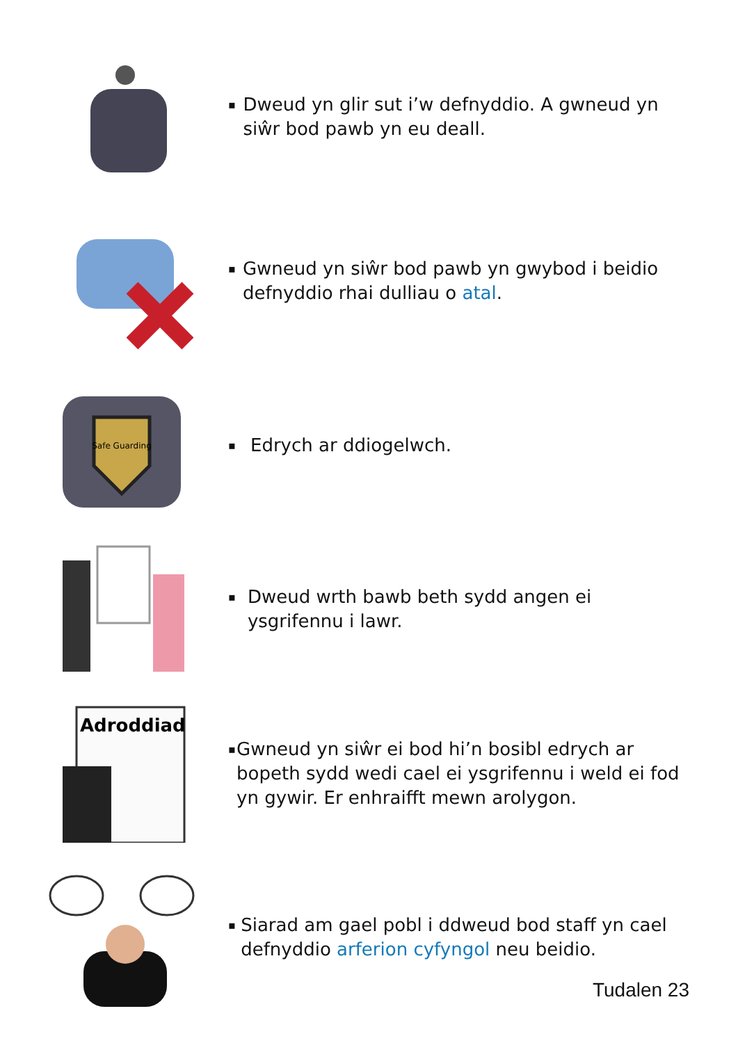▪ Dweud yn glir sut i’w defnyddio. A gwneud yn siŵr bod pawb yn eu deall.
▪ Gwneud yn siŵr bod pawb yn gwybod i beidio defnyddio rhai dulliau o atal.
Safe Guarding
▪ Edrych ar ddiogelwch.
▪ Dweud wrth bawb beth sydd angen ei ysgrifennu i lawr.
Adroddiad
▪ Gwneud yn siŵr ei bod hi’n bosibl edrych ar bopeth sydd wedi cael ei ysgrifennu i weld ei fod yn gywir. Er enhraifft mewn arolygon.
▪ Siarad am gael pobl i ddweud bod staff yn cael defnyddio arferion cyfyngol neu beidio.
Tudalen 23